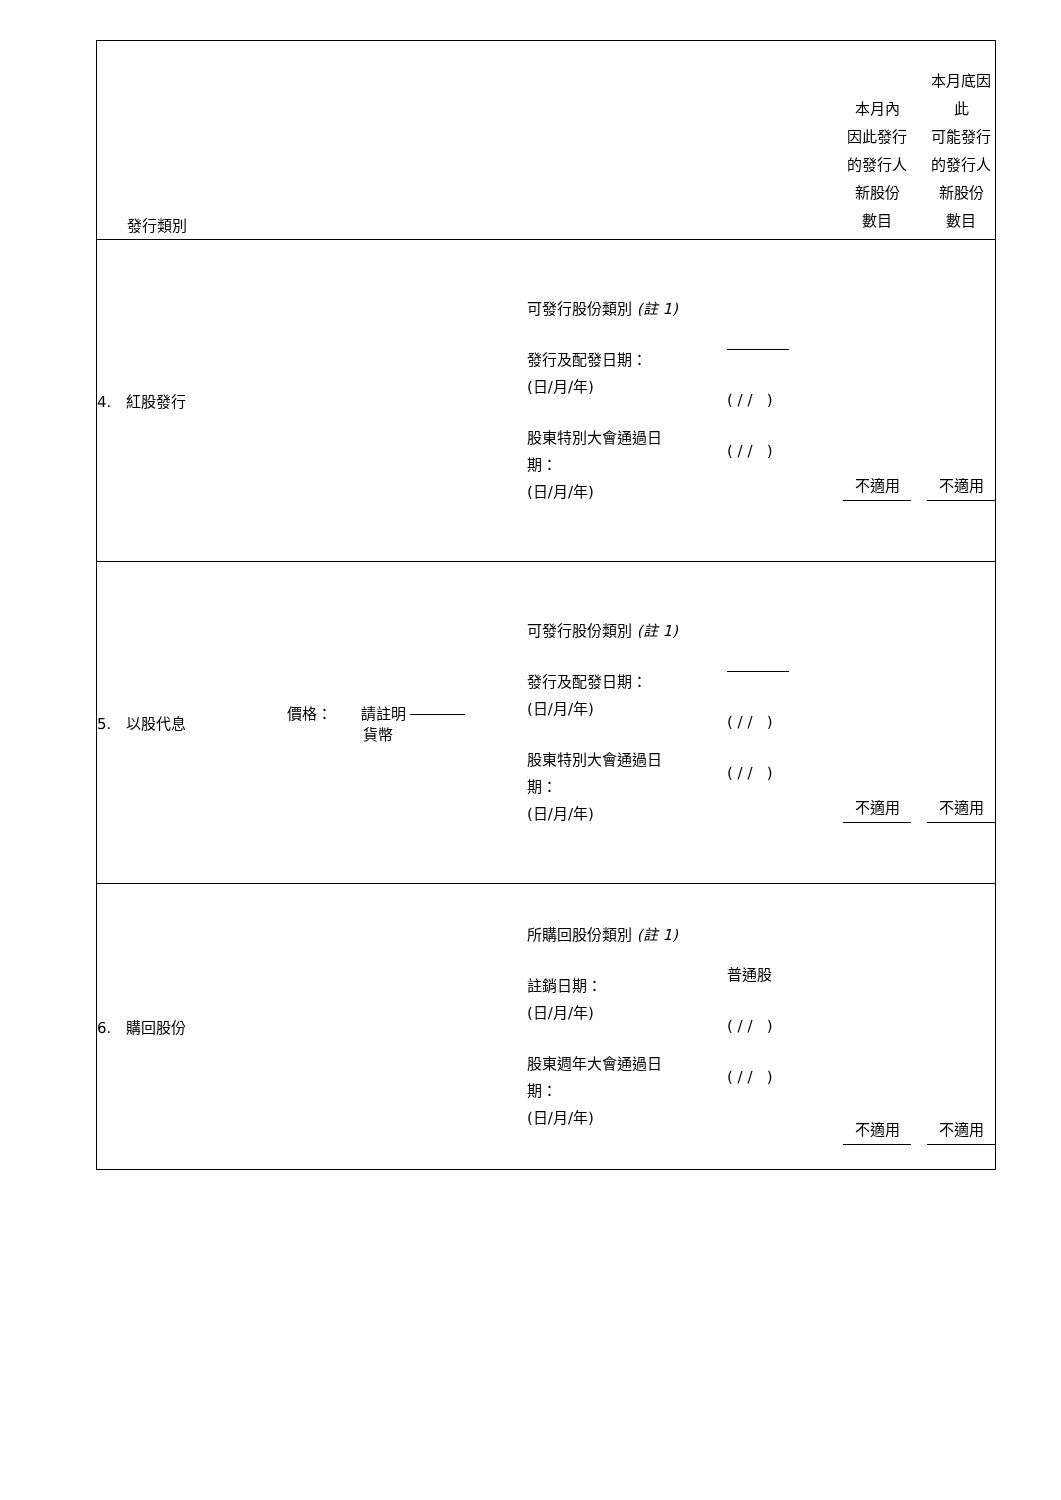| 發行類別 | | | | 本月內 因此發行 的發行人 新股份 數目 | 本月底因此 可能發行 的發行人 新股份 數目 |
| 4. 紅股發行 | | 可發行股份類別 (註 1) 發行及配發日期： (日/月/年) 股東特別大會通過日 期： (日/月/年) | ( / / ) ( / / ) | 不適用 | 不適用 |
| 5. 以股代息 | 價格： 請註明 貨幣 | 可發行股份類別 (註 1) 發行及配發日期： (日/月/年) 股東特別大會通過日 期： (日/月/年) | ( / / ) ( / / ) | 不適用 | 不適用 |
| 6. 購回股份 | | 所購回股份類別 (註 1) 註銷日期： (日/月/年) 股東週年大會通過日 期： (日/月/年) | 普通股 ( / / ) ( / / ) | 不適用 | 不適用 |